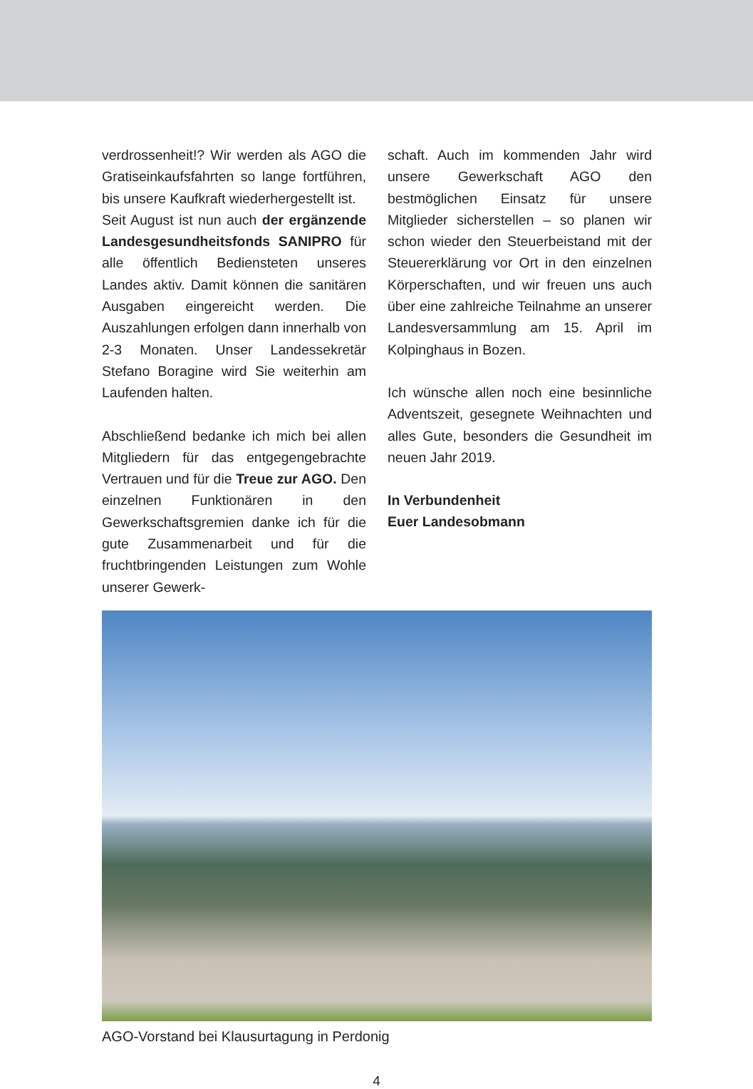verdrossenheit!? Wir werden als AGO die Gratiseinkaufsfahrten so lange fortführen, bis unsere Kaufkraft wiederhergestellt ist.
Seit August ist nun auch der ergänzende Landesgesundheitsfonds SANIPRO für alle öffentlich Bediensteten unseres Landes aktiv. Damit können die sanitären Ausgaben eingereicht werden. Die Auszahlungen erfolgen dann innerhalb von 2-3 Monaten. Unser Landessekretär Stefano Boragine wird Sie weiterhin am Laufenden halten.
Abschließend bedanke ich mich bei allen Mitgliedern für das entgegengebrachte Vertrauen und für die Treue zur AGO. Den einzelnen Funktionären in den Gewerkschaftsgremien danke ich für die gute Zusammenarbeit und für die fruchtbringenden Leistungen zum Wohle unserer Gewerk-
schaft. Auch im kommenden Jahr wird unsere Gewerkschaft AGO den bestmöglichen Einsatz für unsere Mitglieder sicherstellen – so planen wir schon wieder den Steuerbeistand mit der Steuererklärung vor Ort in den einzelnen Körperschaften, und wir freuen uns auch über eine zahlreiche Teilnahme an unserer Landesversammlung am 15. April im Kolpinghaus in Bozen.
Ich wünsche allen noch eine besinnliche Adventszeit, gesegnete Weihnachten und alles Gute, besonders die Gesundheit im neuen Jahr 2019.
In Verbundenheit
Euer Landesobmann
AGO-Vorstand bei Klausurtagung in Perdonig
4